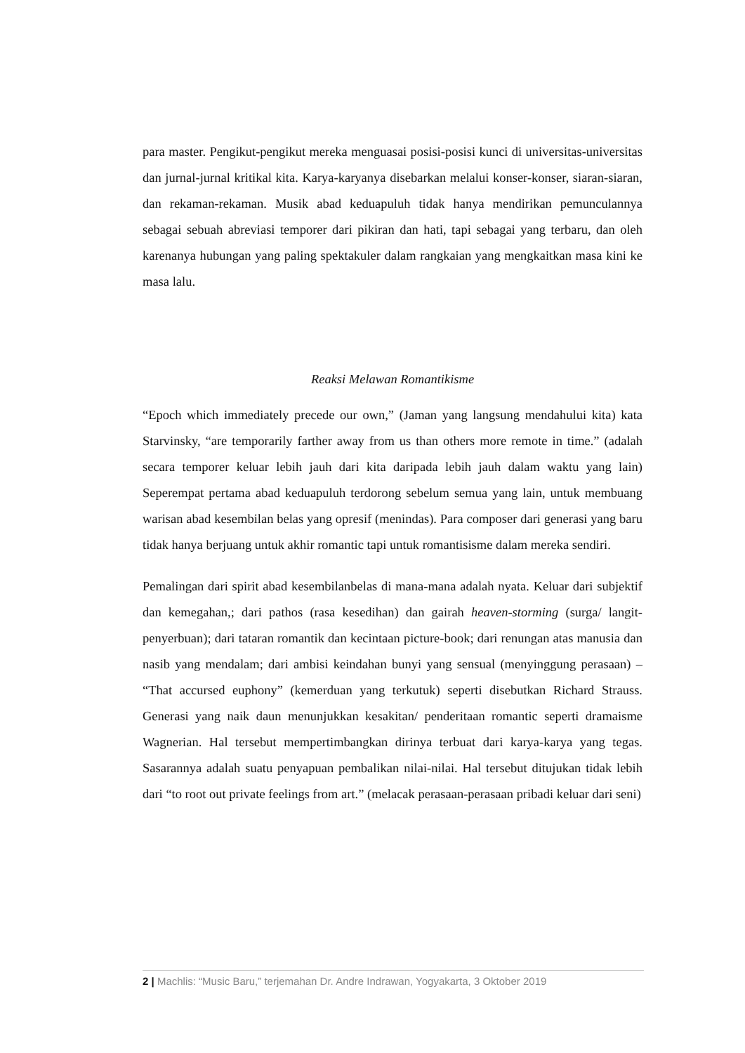para master. Pengikut-pengikut mereka menguasai posisi-posisi kunci di universitas-universitas dan jurnal-jurnal kritikal kita. Karya-karyanya disebarkan melalui konser-konser, siaran-siaran, dan rekaman-rekaman. Musik abad keduapuluh tidak hanya mendirikan pemunculannya sebagai sebuah abreviasi temporer dari pikiran dan hati, tapi sebagai yang terbaru, dan oleh karenanya hubungan yang paling spektakuler dalam rangkaian yang mengkaitkan masa kini ke masa lalu.
Reaksi Melawan Romantikisme
“Epoch which immediately precede our own,” (Jaman yang langsung mendahului kita) kata Starvinsky, “are temporarily farther away from us than others more remote in time.” (adalah secara temporer keluar lebih jauh dari kita daripada lebih jauh dalam waktu yang lain) Seperempat pertama abad keduapuluh terdorong sebelum semua yang lain, untuk membuang warisan abad kesembilan belas yang opresif (menindas). Para composer dari generasi yang baru tidak hanya berjuang untuk akhir romantic tapi untuk romantisisme dalam mereka sendiri.
Pemalingan dari spirit abad kesembilanbelas di mana-mana adalah nyata. Keluar dari subjektif dan kemegahan,; dari pathos (rasa kesedihan) dan gairah heaven-storming (surga/ langit-penyerbuan); dari tataran romantik dan kecintaan picture-book; dari renungan atas manusia dan nasib yang mendalam; dari ambisi keindahan bunyi yang sensual (menyinggung perasaan) – “That accursed euphony” (kemerduan yang terkutuk) seperti disebutkan Richard Strauss. Generasi yang naik daun menunjukkan kesakitan/ penderitaan romantic seperti dramaisme Wagnerian. Hal tersebut mempertimbangkan dirinya terbuat dari karya-karya yang tegas. Sasarannya adalah suatu penyapuan pembalikan nilai-nilai. Hal tersebut ditujukan tidak lebih dari “to root out private feelings from art.” (melacak perasaan-perasaan pribadi keluar dari seni)
2 | Machlis: “Music Baru,” terjemahan Dr. Andre Indrawan, Yogyakarta, 3 Oktober 2019